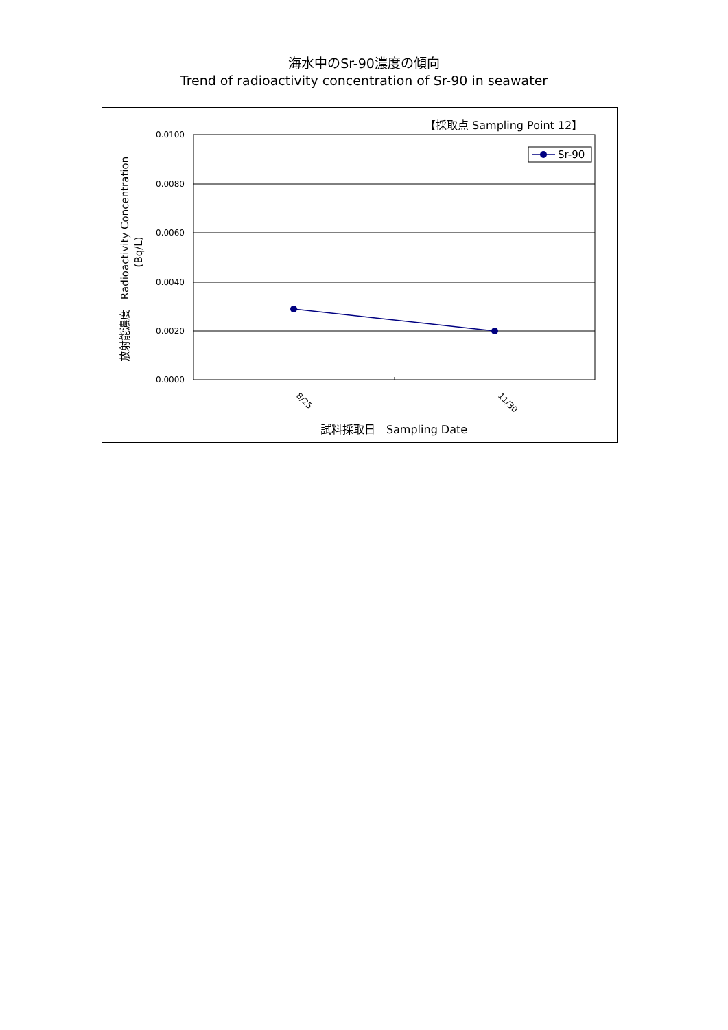海水中のSr-90濃度の傾向
Trend of radioactivity concentration of Sr-90 in seawater
【採取点 Sampling Point 12】
0.0100
0.0080
0.0060
0.0040
0.0020
0.0000
Sr-90
8/25
11/30
試料採取日　Sampling Date
放射能濃度　Radioactivity Concentration
(Bq/L)